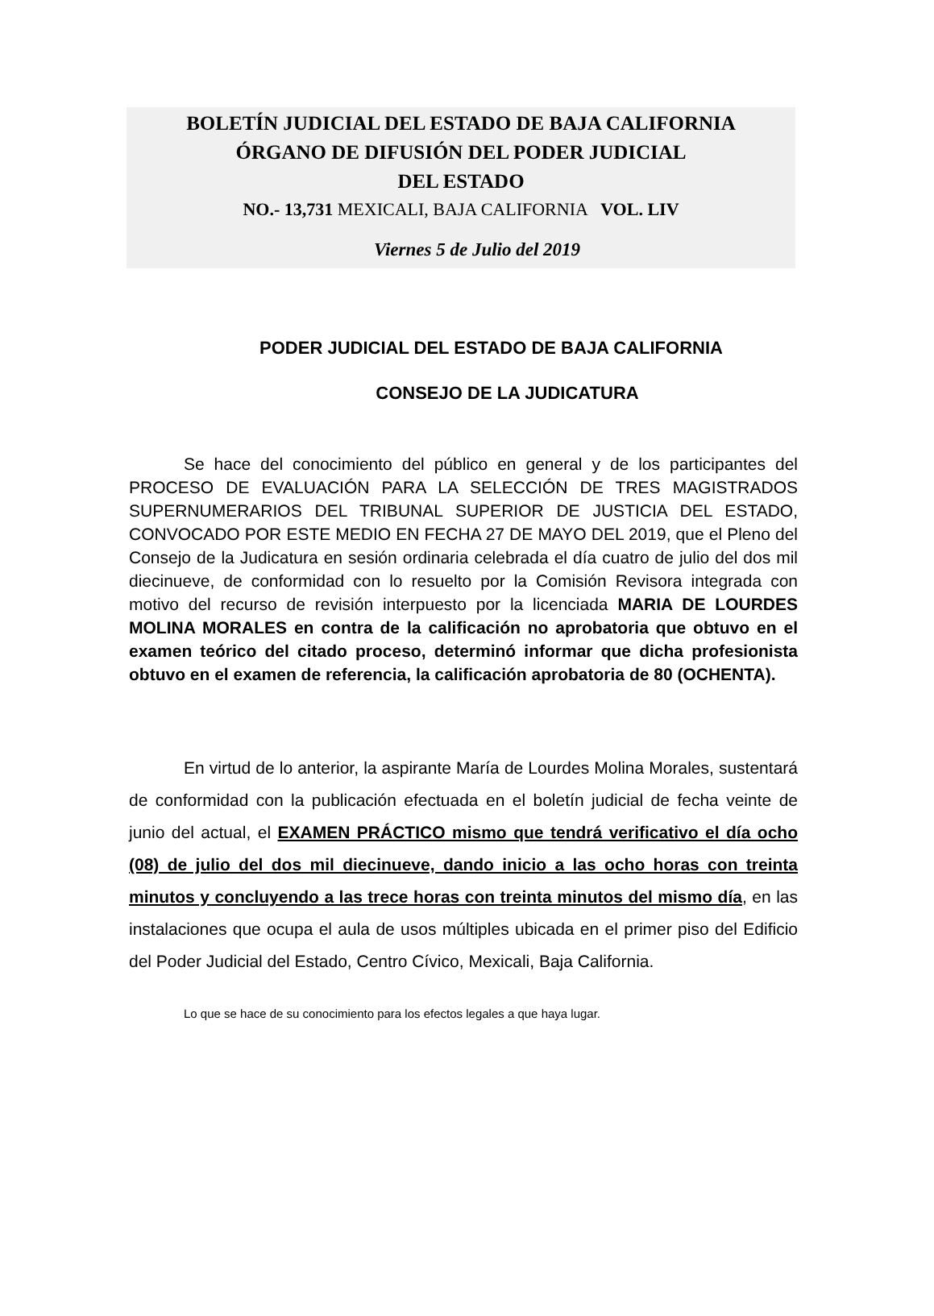BOLETÍN JUDICIAL DEL ESTADO DE BAJA CALIFORNIA
ÓRGANO DE DIFUSIÓN DEL PODER JUDICIAL
DEL ESTADO
NO.- 13,731 MEXICALI, BAJA CALIFORNIA VOL. LIV
Viernes 5 de Julio del 2019
PODER JUDICIAL DEL ESTADO DE BAJA CALIFORNIA
CONSEJO DE LA JUDICATURA
Se hace del conocimiento del público en general y de los participantes del PROCESO DE EVALUACIÓN PARA LA SELECCIÓN DE TRES MAGISTRADOS SUPERNUMERARIOS DEL TRIBUNAL SUPERIOR DE JUSTICIA DEL ESTADO, CONVOCADO POR ESTE MEDIO EN FECHA 27 DE MAYO DEL 2019, que el Pleno del Consejo de la Judicatura en sesión ordinaria celebrada el día cuatro de julio del dos mil diecinueve, de conformidad con lo resuelto por la Comisión Revisora integrada con motivo del recurso de revisión interpuesto por la licenciada MARIA DE LOURDES MOLINA MORALES en contra de la calificación no aprobatoria que obtuvo en el examen teórico del citado proceso, determinó informar que dicha profesionista obtuvo en el examen de referencia, la calificación aprobatoria de 80 (OCHENTA).
En virtud de lo anterior, la aspirante María de Lourdes Molina Morales, sustentará de conformidad con la publicación efectuada en el boletín judicial de fecha veinte de junio del actual, el EXAMEN PRÁCTICO mismo que tendrá verificativo el día ocho (08) de julio del dos mil diecinueve, dando inicio a las ocho horas con treinta minutos y concluyendo a las trece horas con treinta minutos del mismo día, en las instalaciones que ocupa el aula de usos múltiples ubicada en el primer piso del Edificio del Poder Judicial del Estado, Centro Cívico, Mexicali, Baja California.
Lo que se hace de su conocimiento para los efectos legales a que haya lugar.